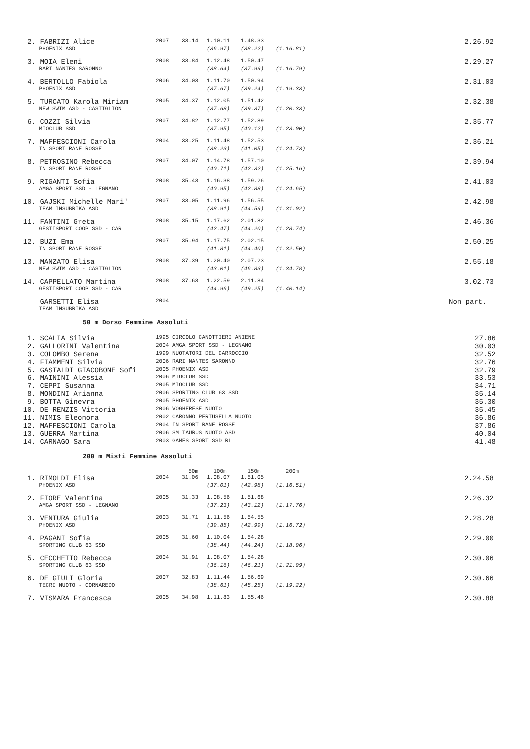| 2. | FABRIZI Alice | 2007 | 33.14 | 1.10.11 | 1.48.33 | | | 2.26.92 |
| | PHOENIX ASD | | | (36.97) | (38.22) | (1.16.81) | | |
| 3. | MOIA Eleni | 2008 | 33.84 | 1.12.48 | 1.50.47 | | | 2.29.27 |
| | RARI NANTES SARONNO | | | (38.64) | (37.99) | (1.16.79) | | |
| 4. | BERTOLLO Fabiola | 2006 | 34.03 | 1.11.70 | 1.50.94 | | | 2.31.03 |
| | PHOENIX ASD | | | (37.67) | (39.24) | (1.19.33) | | |
| 5. | TURCATO Karola Miriam | 2005 | 34.37 | 1.12.05 | 1.51.42 | | | 2.32.38 |
| | NEW SWIM ASD - CASTIGLION | | | (37.68) | (39.37) | (1.20.33) | | |
| 6. | COZZI Silvia | 2007 | 34.82 | 1.12.77 | 1.52.89 | | | 2.35.77 |
| | MIOCLUB SSD | | | (37.95) | (40.12) | (1.23.00) | | |
| 7. | MAFFESCIONI Carola | 2004 | 33.25 | 1.11.48 | 1.52.53 | | | 2.36.21 |
| | IN SPORT RANE ROSSE | | | (38.23) | (41.05) | (1.24.73) | | |
| 8. | PETROSINO Rebecca | 2007 | 34.07 | 1.14.78 | 1.57.10 | | | 2.39.94 |
| | IN SPORT RANE ROSSE | | | (40.71) | (42.32) | (1.25.16) | | |
| 9. | RIGANTI Sofia | 2008 | 35.43 | 1.16.38 | 1.59.26 | | | 2.41.03 |
| | AMGA SPORT SSD - LEGNANO | | | (40.95) | (42.88) | (1.24.65) | | |
| 10. | GAJSKI Michelle Mari' | 2007 | 33.05 | 1.11.96 | 1.56.55 | | | 2.42.98 |
| | TEAM INSUBRIKA ASD | | | (38.91) | (44.59) | (1.31.02) | | |
| 11. | FANTINI Greta | 2008 | 35.15 | 1.17.62 | 2.01.82 | | | 2.46.36 |
| | GESTISPORT COOP SSD - CAR | | | (42.47) | (44.20) | (1.28.74) | | |
| 12. | BUZI Ema | 2007 | 35.94 | 1.17.75 | 2.02.15 | | | 2.50.25 |
| | IN SPORT RANE ROSSE | | | (41.81) | (44.40) | (1.32.50) | | |
| 13. | MANZATO Elisa | 2008 | 37.39 | 1.20.40 | 2.07.23 | | | 2.55.18 |
| | NEW SWIM ASD - CASTIGLION | | | (43.01) | (46.83) | (1.34.78) | | |
| 14. | CAPPELLATO Martina | 2008 | 37.63 | 1.22.59 | 2.11.84 | | | 3.02.73 |
| | GESTISPORT COOP SSD - CAR | | | (44.96) | (49.25) | (1.40.14) | | |
| | GARSETTI Elisa | 2004 | | | | | | Non part. |
| | TEAM INSUBRIKA ASD | | | | | | | |
50 m Dorso Femmine Assoluti
| 1. | SCALIA Silvia | 1995 CIRCOLO CANOTTIERI ANIENE | 27.86 |
| 2. | GALLORINI Valentina | 2004 AMGA SPORT SSD - LEGNANO | 30.03 |
| 3. | COLOMBO Serena | 1999 NUOTATORI DEL CARROCCIO | 32.52 |
| 4. | FIAMMENI Silvia | 2006 RARI NANTES SARONNO | 32.76 |
| 5. | GASTALDI GIACOBONE Sofi | 2005 PHOENIX ASD | 32.79 |
| 6. | MAININI Alessia | 2006 MIOCLUB SSD | 33.53 |
| 7. | CEPPI Susanna | 2005 MIOCLUB SSD | 34.71 |
| 8. | MONDINI Arianna | 2006 SPORTING CLUB 63 SSD | 35.14 |
| 9. | BOTTA Ginevra | 2005 PHOENIX ASD | 35.30 |
| 10. | DE RENZIS Vittoria | 2006 VOGHERESE NUOTO | 35.45 |
| 11. | NIMIS Eleonora | 2002 CARONNO PERTUSELLA NUOTO | 36.86 |
| 12. | MAFFESCIONI Carola | 2004 IN SPORT RANE ROSSE | 37.86 |
| 13. | GUERRA Martina | 2006 SM TAURUS NUOTO ASD | 40.04 |
| 14. | CARNAGO Sara | 2003 GAMES SPORT SSD RL | 41.48 |
200 m Misti Femmine Assoluti
| | | | 50m | 100m | 150m | 200m | | |
| 1. | RIMOLDI Elisa | 2004 | 31.06 | 1.08.07 | 1.51.05 | | | 2.24.58 |
| | PHOENIX ASD | | | (37.01) | (42.98) | (1.16.51) | | |
| 2. | FIORE Valentina | 2005 | 31.33 | 1.08.56 | 1.51.68 | | | 2.26.32 |
| | AMGA SPORT SSD - LEGNANO | | | (37.23) | (43.12) | (1.17.76) | | |
| 3. | VENTURA Giulia | 2003 | 31.71 | 1.11.56 | 1.54.55 | | | 2.28.28 |
| | PHOENIX ASD | | | (39.85) | (42.99) | (1.16.72) | | |
| 4. | PAGANI Sofia | 2005 | 31.60 | 1.10.04 | 1.54.28 | | | 2.29.00 |
| | SPORTING CLUB 63 SSD | | | (38.44) | (44.24) | (1.18.96) | | |
| 5. | CECCHETTO Rebecca | 2004 | 31.91 | 1.08.07 | 1.54.28 | | | 2.30.06 |
| | SPORTING CLUB 63 SSD | | | (36.16) | (46.21) | (1.21.99) | | |
| 6. | DE GIULI Gloria | 2007 | 32.83 | 1.11.44 | 1.56.69 | | | 2.30.66 |
| | TECRI NUOTO - CORNAREDO | | | (38.61) | (45.25) | (1.19.22) | | |
| 7. | VISMARA Francesca | 2005 | 34.98 | 1.11.83 | 1.55.46 | | | 2.30.88 |